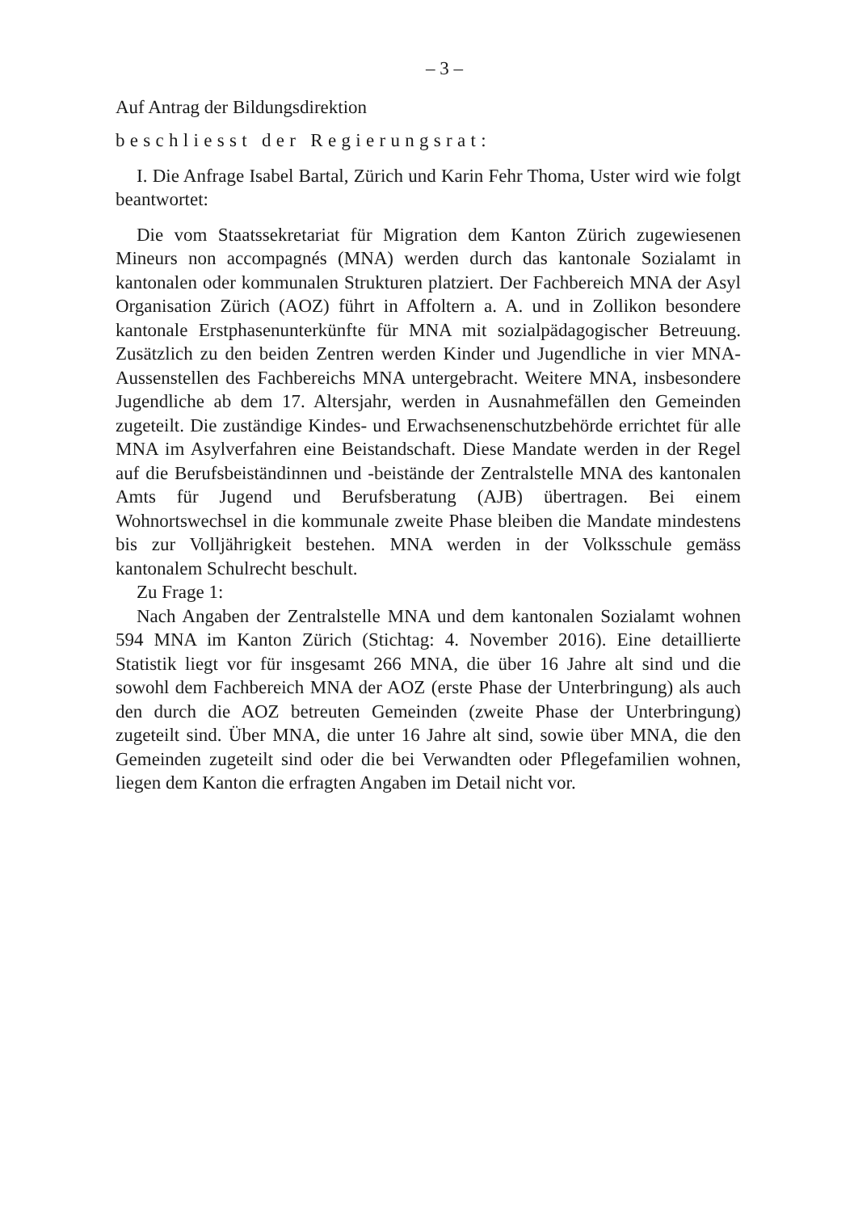– 3 –
Auf Antrag der Bildungsdirektion
beschliesst der Regierungsrat:
I. Die Anfrage Isabel Bartal, Zürich und Karin Fehr Thoma, Uster wird wie folgt beantwortet:
Die vom Staatssekretariat für Migration dem Kanton Zürich zugewiesenen Mineurs non accompagnés (MNA) werden durch das kantonale Sozialamt in kantonalen oder kommunalen Strukturen platziert. Der Fachbereich MNA der Asyl Organisation Zürich (AOZ) führt in Affoltern a. A. und in Zollikon besondere kantonale Erstphasenunterkünfte für MNA mit sozialpädagogischer Betreuung. Zusätzlich zu den beiden Zentren werden Kinder und Jugendliche in vier MNA-Aussenstellen des Fachbereichs MNA untergebracht. Weitere MNA, insbesondere Jugendliche ab dem 17. Altersjahr, werden in Ausnahmefällen den Gemeinden zugeteilt. Die zuständige Kindes- und Erwachsenenschutzbehörde errichtet für alle MNA im Asylverfahren eine Beistandschaft. Diese Mandate werden in der Regel auf die Berufsbeiständinnen und -beistände der Zentralstelle MNA des kantonalen Amts für Jugend und Berufsberatung (AJB) übertragen. Bei einem Wohnortswechsel in die kommunale zweite Phase bleiben die Mandate mindestens bis zur Volljährigkeit bestehen. MNA werden in der Volksschule gemäss kantonalem Schulrecht beschult.
Zu Frage 1:
Nach Angaben der Zentralstelle MNA und dem kantonalen Sozialamt wohnen 594 MNA im Kanton Zürich (Stichtag: 4. November 2016). Eine detaillierte Statistik liegt vor für insgesamt 266 MNA, die über 16 Jahre alt sind und die sowohl dem Fachbereich MNA der AOZ (erste Phase der Unterbringung) als auch den durch die AOZ betreuten Gemeinden (zweite Phase der Unterbringung) zugeteilt sind. Über MNA, die unter 16 Jahre alt sind, sowie über MNA, die den Gemeinden zugeteilt sind oder die bei Verwandten oder Pflegefamilien wohnen, liegen dem Kanton die erfragten Angaben im Detail nicht vor.